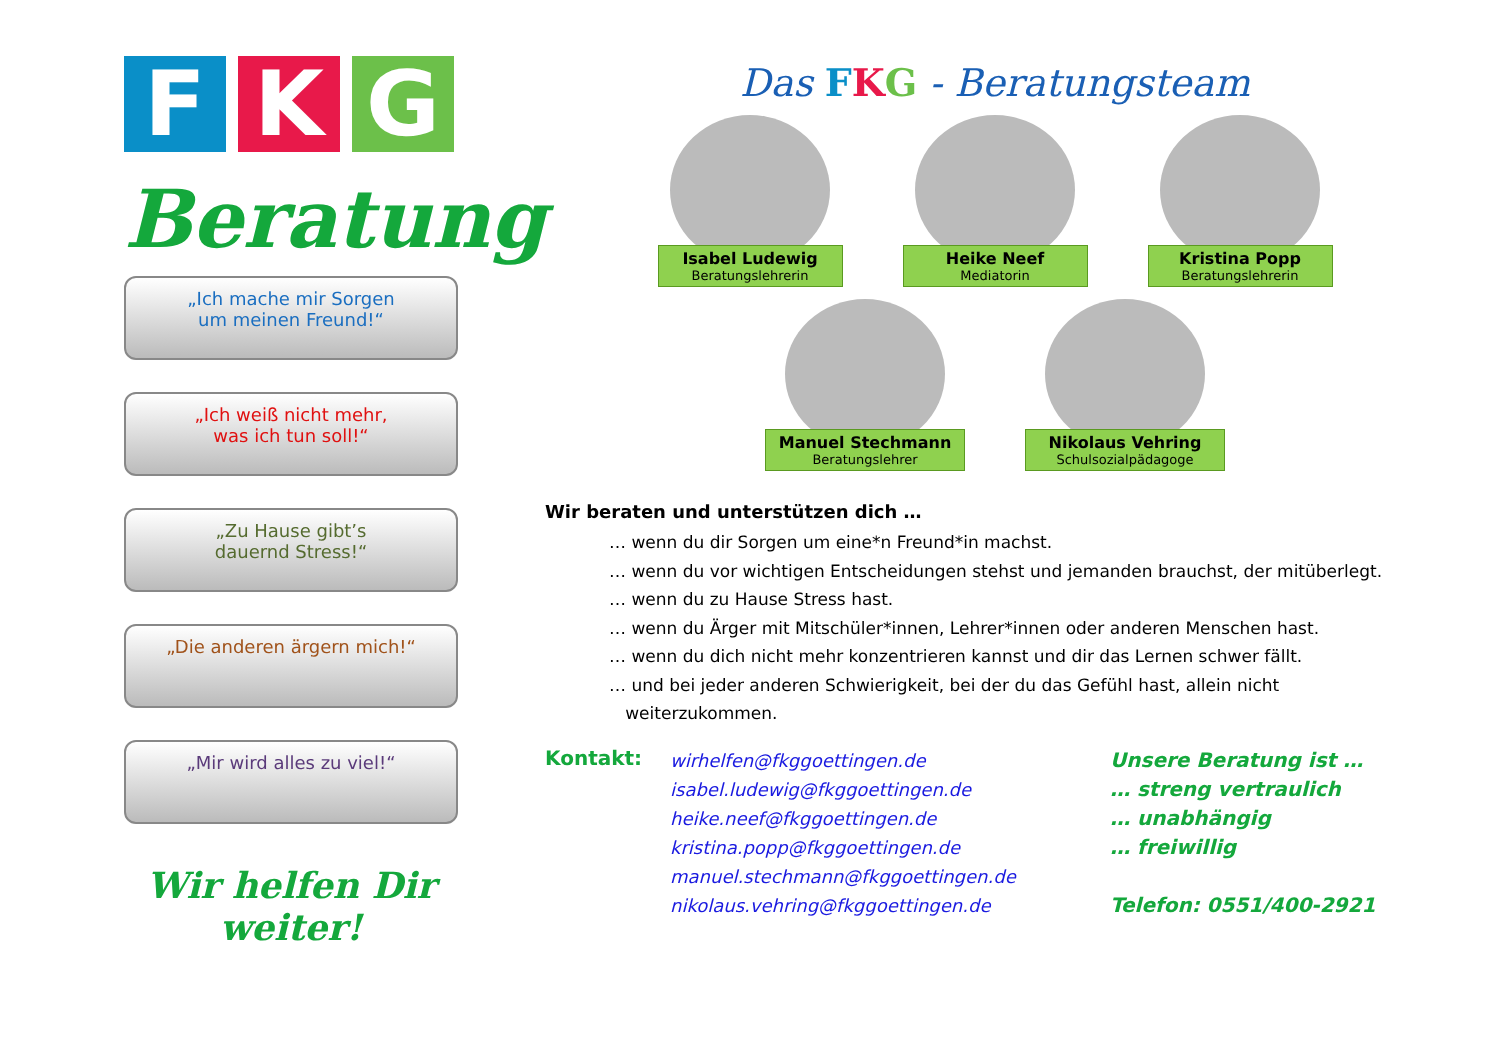F K G
Beratung
„Ich mache mir Sorgen
um meinen Freund!“
„Ich weiß nicht mehr,
was ich tun soll!“
„Zu Hause gibt’s
dauernd Stress!“
„Die anderen ärgern mich!“
„Mir wird alles zu viel!“
Wir helfen Dir weiter!
Das FKG - Beratungsteam
Isabel Ludewig
Beratungslehrerin
Heike Neef
Mediatorin
Kristina Popp
Beratungslehrerin
Manuel Stechmann
Beratungslehrer
Nikolaus Vehring
Schulsozialpädagoge
Wir beraten und unterstützen dich …
… wenn du dir Sorgen um eine*n Freund*in machst.
… wenn du vor wichtigen Entscheidungen stehst und jemanden brauchst, der mitüberlegt.
… wenn du zu Hause Stress hast.
… wenn du Ärger mit Mitschüler*innen, Lehrer*innen oder anderen Menschen hast.
… wenn du dich nicht mehr konzentrieren kannst und dir das Lernen schwer fällt.
… und bei jeder anderen Schwierigkeit, bei der du das Gefühl hast, allein nicht
weiterzukommen.
Kontakt:
wirhelfen@fkggoettingen.de
isabel.ludewig@fkggoettingen.de
heike.neef@fkggoettingen.de
kristina.popp@fkggoettingen.de
manuel.stechmann@fkggoettingen.de
nikolaus.vehring@fkggoettingen.de
Unsere Beratung ist …
… streng vertraulich
… unabhängig
… freiwillig
Telefon: 0551/400-2921